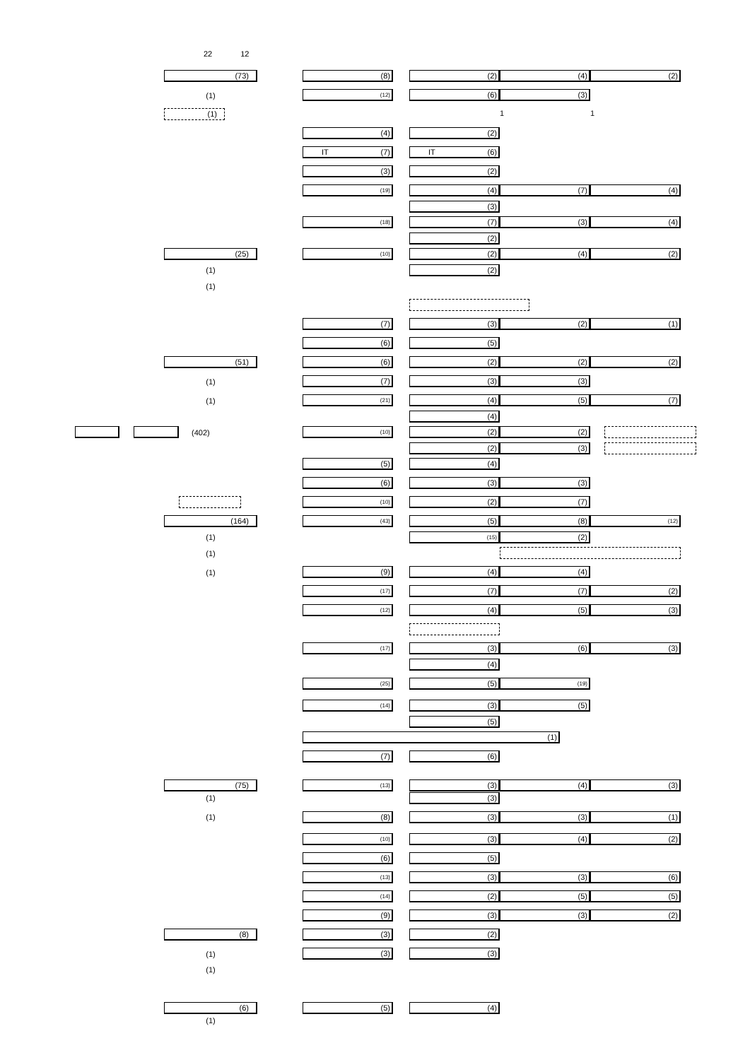22 12
(73) (8) (2) (4) (2)
(1)
(12)
(6) (3)
(1) 1 1
(4) (2)
IT (7) IT (6)
(3) (2)
(19)
(4) (7) (4)
(3)
(18)
(7) (3) (4)
(2)
(25)
(10)
(2) (4) (2)
(1)
(2)
(1)
(7) (3) (2) (1)
(6) (5)
(51) (6) (2) (2) (2)
(1)
(7) (3) (3)
(1)
(21)
(4) (5) (7)
(4)
(402)
(10)
(2) (2)
(2) (3)
(5) (4)
(6) (3) (3)
(10)
(2) (7)
(164)
(43)
(5) (8)
(12)
(1)
(15)
(2)
(1)
(1)
(9) (4) (4)
(17)
(7) (7) (2)
(12)
(4) (5) (3)
(17)
(3) (6) (3)
(4)
(25)
(5)
(19)
(14)
(3) (5)
(5)
(1)
(7) (6)
(75)
(13)
(3)
(4)
(3)
(1)
(3)
(1)
(8) (3) (3) (1)
(10)
(3) (4) (2)
(6) (5)
(13)
(3) (3) (6)
(14)
(2) (5) (5)
(9) (3) (3) (2)
(8) (3) (2)
(1)
(3) (3)
(1)
(6)
(5)
(4)
(1)